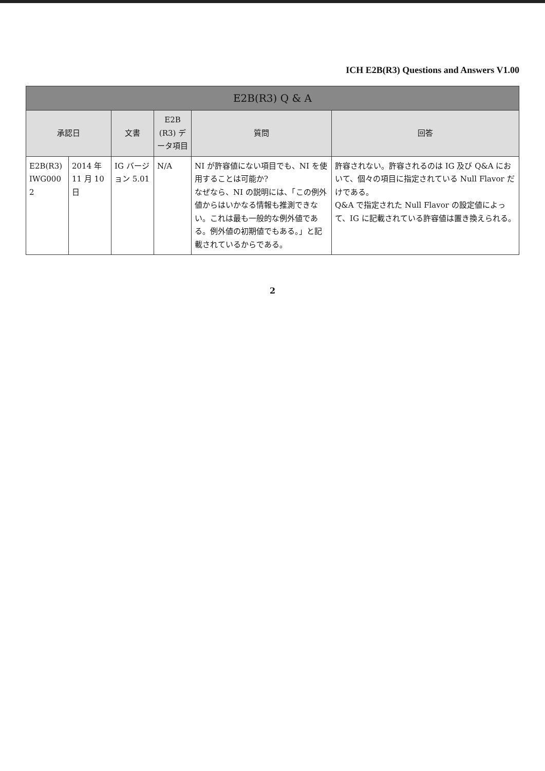ICH E2B(R3) Questions and Answers V1.00
| E2B(R3) Q & A | | | | | |
| --- | --- | --- | --- | --- | --- |
| 承認日 | | 文書 | E2B (R3) データ項目 | 質問 | 回答 |
| E2B(R3) IWG000 2 | 2014 年 11 月 10 日 | IG バージョン 5.01 | N/A | NI が許容値にない項目でも、NI を使用することは可能か? なぜなら、NI の説明には、「この例外値からはいかなる情報も推測できない。これは最も一般的な例外値である。例外値の初期値でもある。」と記載されているからである。 | 許容されない。許容されるのは IG 及び Q&A において、個々の項目に指定されている Null Flavor だけである。 Q&A で指定された Null Flavor の設定値によって、IG に記載されている許容値は置き換えられる。 |
2